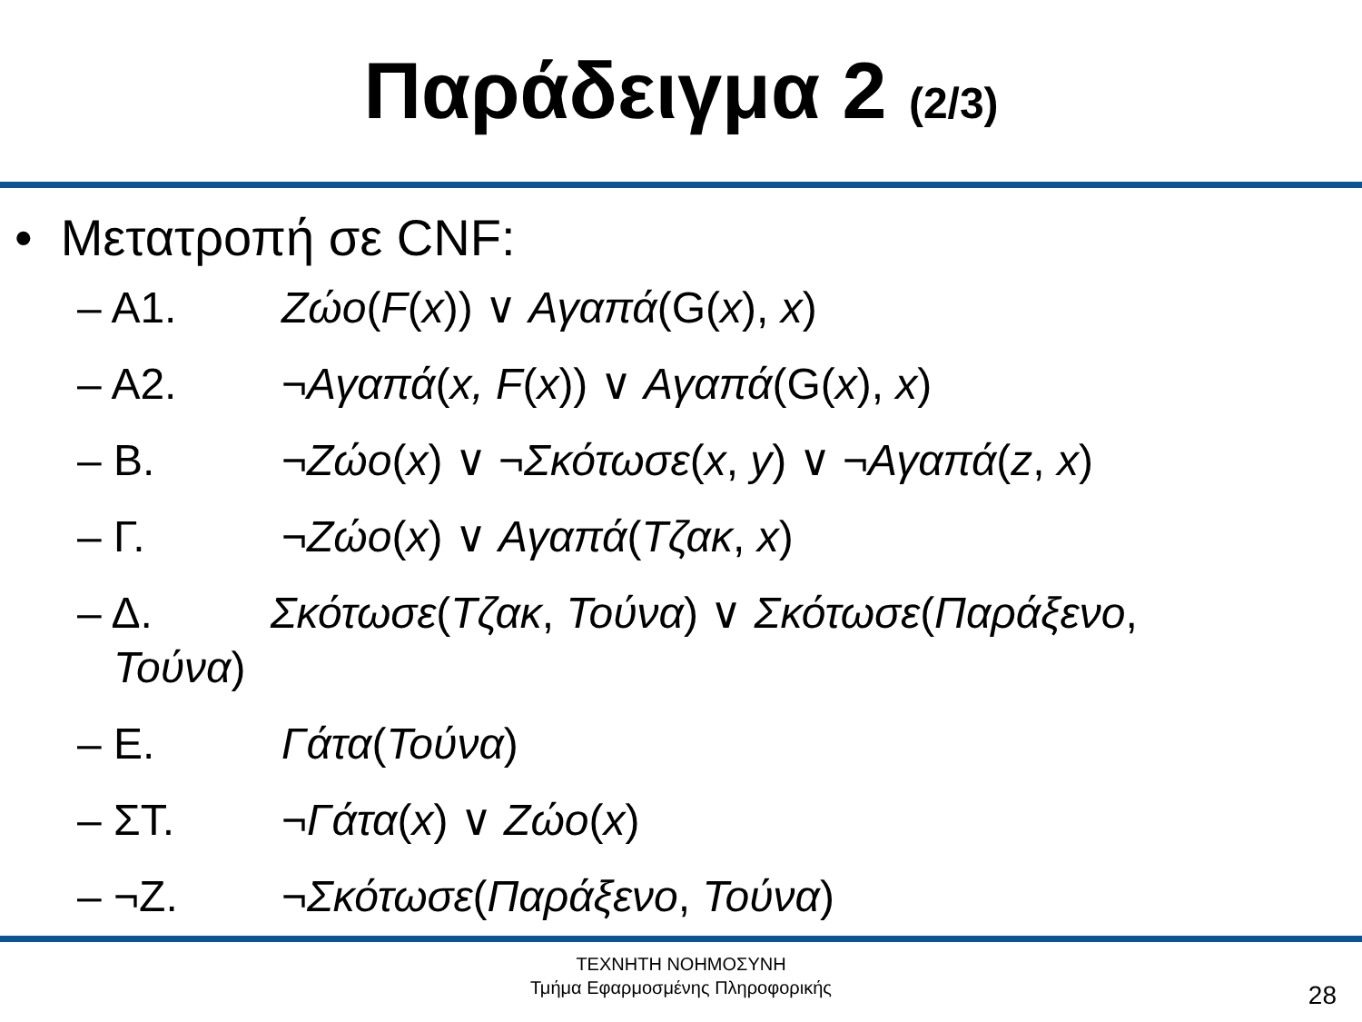Παράδειγμα 2 (2/3)
• Μετατροπή σε CNF:
– Α1. Ζώο(F(x)) ∨ Αγαπά(G(x), x)
– Α2. ¬Αγαπά(x, F(x)) ∨ Αγαπά(G(x), x)
– Β. ¬Ζώο(x) ∨ ¬Σκότωσε(x, y) ∨ ¬Αγαπά(z, x)
– Γ. ¬Ζώο(x) ∨ Αγαπά(Τζακ, x)
– Δ. Σκότωσε(Τζακ, Τούνα) ∨ Σκότωσε(Παράξενο,
Τούνα)
– Ε. Γάτα(Τούνα)
– ΣΤ. ¬Γάτα(x) ∨ Ζώο(x)
– ¬Ζ. ¬Σκότωσε(Παράξενο, Τούνα)
ΤΕΧΝΗΤΗ ΝΟΗΜΟΣΥΝΗ
Τμήμα Εφαρμοσμένης Πληροφορικής
28